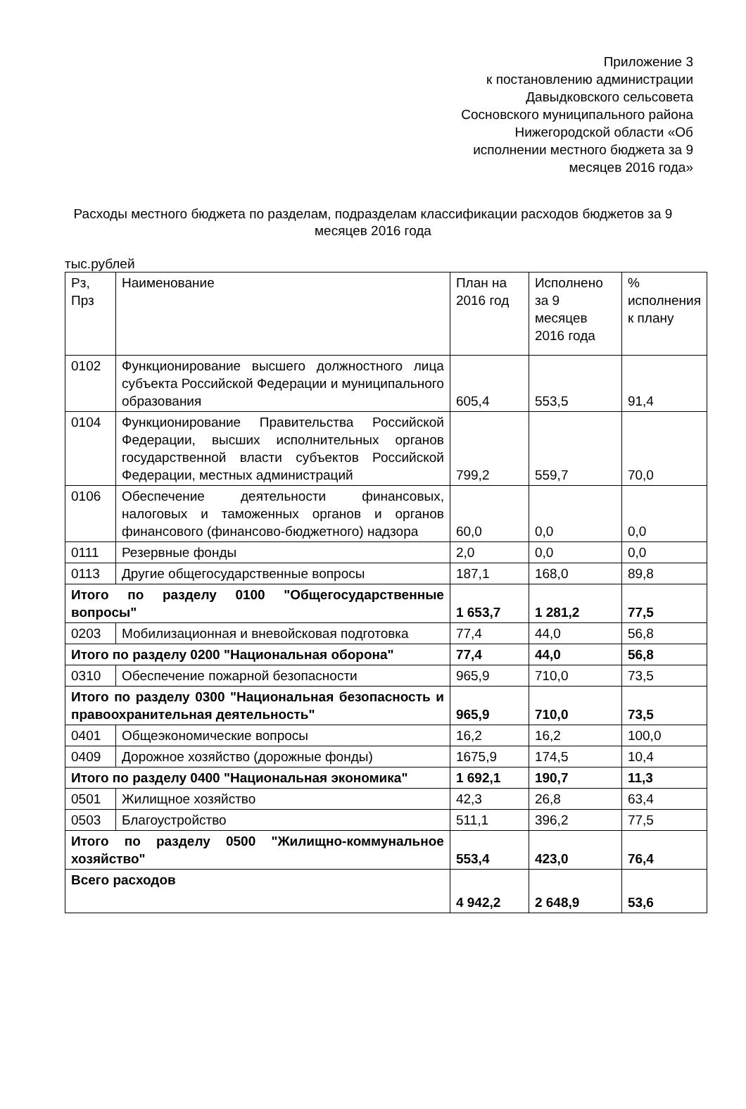Приложение 3
к постановлению администрации
Давыдковского сельсовета
Сосновского муниципального района
Нижегородской области «Об
исполнении местного бюджета за 9
месяцев 2016 года»
Расходы местного бюджета по разделам, подразделам классификации расходов бюджетов за 9 месяцев 2016 года
тыс.рублей
| Рз, Прз | Наименование | План на 2016 год | Исполнено за 9 месяцев 2016 года | % исполнения к плану |
| --- | --- | --- | --- | --- |
| 0102 | Функционирование высшего должностного лица субъекта Российской Федерации и муниципального образования | 605,4 | 553,5 | 91,4 |
| 0104 | Функционирование Правительства Российской Федерации, высших исполнительных органов государственной власти субъектов Российской Федерации, местных администраций | 799,2 | 559,7 | 70,0 |
| 0106 | Обеспечение деятельности финансовых, налоговых и таможенных органов и органов финансового (финансово-бюджетного) надзора | 60,0 | 0,0 | 0,0 |
| 0111 | Резервные фонды | 2,0 | 0,0 | 0,0 |
| 0113 | Другие общегосударственные вопросы | 187,1 | 168,0 | 89,8 |
| Итого по разделу 0100 "Общегосударственные вопросы" | | 1 653,7 | 1 281,2 | 77,5 |
| 0203 | Мобилизационная и вневойсковая подготовка | 77,4 | 44,0 | 56,8 |
| Итого по разделу 0200 "Национальная оборона" | | 77,4 | 44,0 | 56,8 |
| 0310 | Обеспечение пожарной безопасности | 965,9 | 710,0 | 73,5 |
| Итого по разделу 0300 "Национальная безопасность и правоохранительная деятельность" | | 965,9 | 710,0 | 73,5 |
| 0401 | Общеэкономические вопросы | 16,2 | 16,2 | 100,0 |
| 0409 | Дорожное хозяйство (дорожные фонды) | 1675,9 | 174,5 | 10,4 |
| Итого по разделу 0400 "Национальная экономика" | | 1 692,1 | 190,7 | 11,3 |
| 0501 | Жилищное хозяйство | 42,3 | 26,8 | 63,4 |
| 0503 | Благоустройство | 511,1 | 396,2 | 77,5 |
| Итого по разделу 0500 "Жилищно-коммунальное хозяйство" | | 553,4 | 423,0 | 76,4 |
| Всего расходов | | 4 942,2 | 2 648,9 | 53,6 |